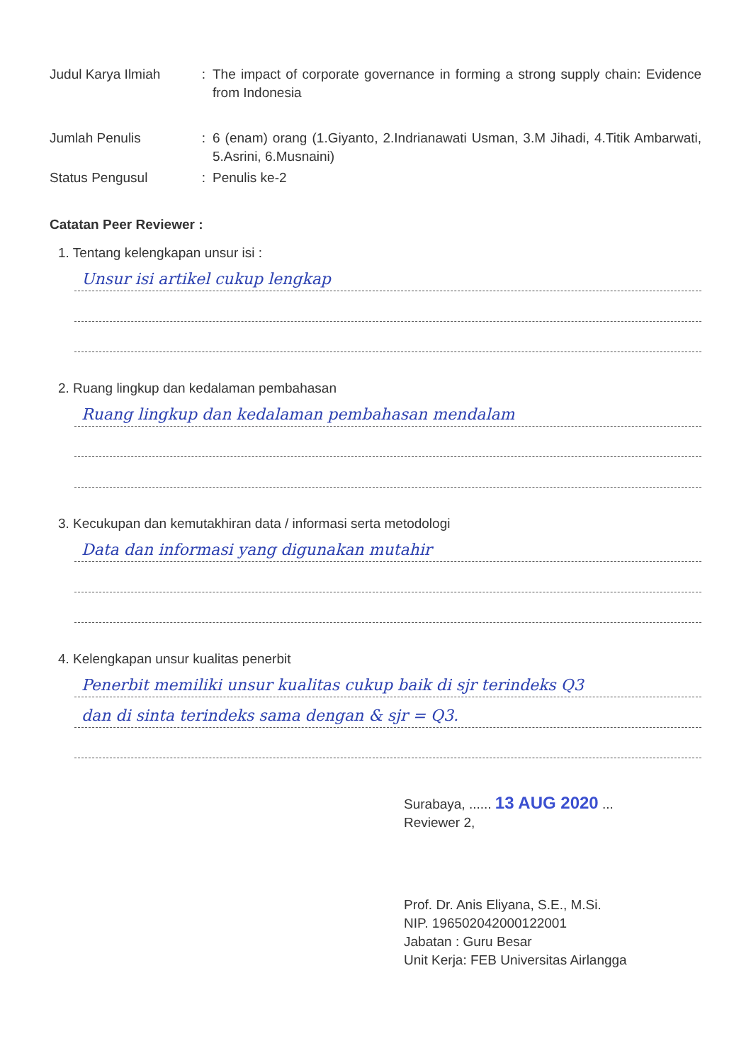| Judul Karya Ilmiah | : | The impact of corporate governance in forming a strong supply chain: Evidence from Indonesia |
| Jumlah Penulis | : | 6 (enam) orang (1.Giyanto, 2.Indrianawati Usman, 3.M Jihadi, 4.Titik Ambarwati, 5.Asrini, 6.Musnaini) |
| Status Pengusul | : | Penulis ke-2 |
Catatan Peer Reviewer :
1. Tentang kelengkapan unsur isi :
Unsur isi artikel cukup lengkap
2. Ruang lingkup dan kedalaman pembahasan
Ruang lingkup dan kedalaman pembahasan mendalam
3. Kecukupan dan kemutakhiran data / informasi serta metodologi
Data dan informasi yang digunakan mutahir
4. Kelengkapan unsur kualitas penerbit
Penerbit memiliki unsur kualitas cukup baik di sjr terindeks Q3
dan di sinta terindeks sama dengan & sjr = Q3.
Surabaya, ...... 13 AUG 2020 ...
Reviewer 2,
Prof. Dr. Anis Eliyana, S.E., M.Si.
NIP. 196502042000122001
Jabatan : Guru Besar
Unit Kerja: FEB Universitas Airlangga